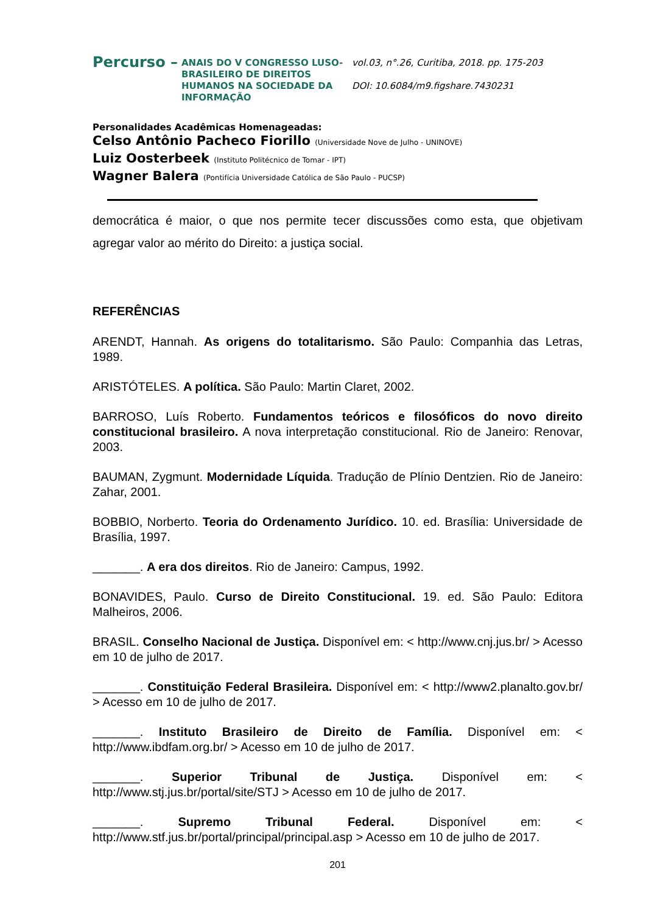Percurso –
ANAIS DO V CONGRESSO LUSO-BRASILEIRO DE DIREITOS HUMANOS NA SOCIEDADE DA INFORMAÇÃO
vol.03, n°.26, Curitiba, 2018. pp. 175-203
DOI: 10.6084/m9.figshare.7430231
Personalidades Acadêmicas Homenageadas:
Celso Antônio Pacheco Fiorillo (Universidade Nove de Julho - UNINOVE)
Luiz Oosterbeek (Instituto Politécnico de Tomar - IPT)
Wagner Balera (Pontifícia Universidade Católica de São Paulo - PUCSP)
democrática é maior, o que nos permite tecer discussões como esta, que objetivam agregar valor ao mérito do Direito: a justiça social.
REFERÊNCIAS
ARENDT, Hannah. As origens do totalitarismo. São Paulo: Companhia das Letras, 1989.
ARISTÓTELES. A política. São Paulo: Martin Claret, 2002.
BARROSO, Luís Roberto. Fundamentos teóricos e filosóficos do novo direito constitucional brasileiro. A nova interpretação constitucional. Rio de Janeiro: Renovar, 2003.
BAUMAN, Zygmunt. Modernidade Líquida. Tradução de Plínio Dentzien. Rio de Janeiro: Zahar, 2001.
BOBBIO, Norberto. Teoria do Ordenamento Jurídico. 10. ed. Brasília: Universidade de Brasília, 1997.
_______. A era dos direitos. Rio de Janeiro: Campus, 1992.
BONAVIDES, Paulo. Curso de Direito Constitucional. 19. ed. São Paulo: Editora Malheiros, 2006.
BRASIL. Conselho Nacional de Justiça. Disponível em: < http://www.cnj.jus.br/ > Acesso em 10 de julho de 2017.
_______. Constituição Federal Brasileira. Disponível em: < http://www2.planalto.gov.br/ > Acesso em 10 de julho de 2017.
_______. Instituto Brasileiro de Direito de Família. Disponível em: < http://www.ibdfam.org.br/ > Acesso em 10 de julho de 2017.
_______. Superior Tribunal de Justiça. Disponível em: < http://www.stj.jus.br/portal/site/STJ > Acesso em 10 de julho de 2017.
_______. Supremo Tribunal Federal. Disponível em: < http://www.stf.jus.br/portal/principal/principal.asp > Acesso em 10 de julho de 2017.
201